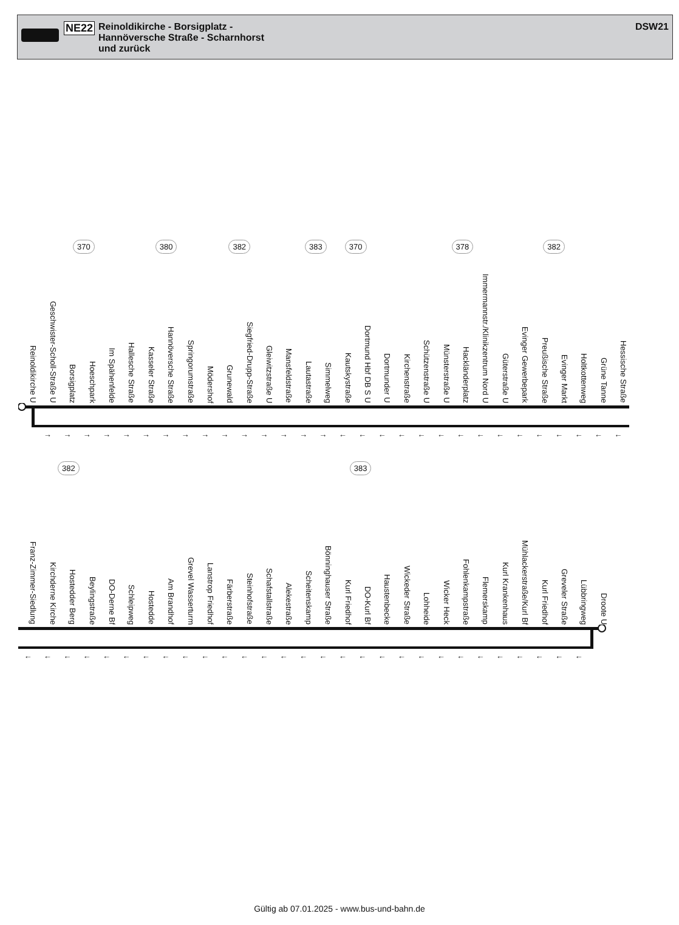NE22
Reinoldikirche - Borsigplatz -
Hannöversche Straße - Scharnhorst
und zurück
DSW21
370 380 382 383 370 378 382
Reinoldikirche U
Geschwister-Scholl-Straße U
Borsigplatz
Hoeschpark
Im Spähenfelde
Hallesche Straße
Kasseler Straße
Hannöversche Straße
Springorumstraße
Mödershof
Grunewald
Siegfried-Drupp-Straße
Gleiwitzstraße U
Mansfeldstraße
Lautastraße
Simmelweg
Kautskystraße
Dortmund Hbf DB S U
Dortmunder U
Kirchenstraße
Schützenstraße U
Münsterstraße U
Hackländerplatz
Immermannstr./Klinikzentrum Nord U
Güterstraße U
Evinger Gewerbepark
Preußische Straße
Evinger Markt
Holtkottenweg
Grüne Tanne
Hessische Straße
→ → → → → → → → → → → → → → → ← ← ← ← ← ← ← ← ← ← ← ← ← ← ←
382 383
Franz-Zimmer-Siedlung
Kirchderne Kirche
Hostedder Berg
Beylingstraße
DO-Derne Bf
Schleipweg
Hostedde
Am Brandhof
Grevel Wasserturm
Lanstrop Friedhof
Färberstraße
Steinhofstraße
Schafstallstraße
Alekestraße
Scheitenskamp
Bönninghauser Straße
Kurl Friedhof
DO-Kurl Bf
Haustenbecke
Wickeder Straße
Lohheide
Wicker Heck
Fohlenkampstraße
Flemerskamp
Kurl Krankenhaus
Mühlackerstraße/Kurl Bf
Kurl Friedhof
Greveler Straße
Lübbringweg
Droote U
← ← ← ← ← ← ← ← ← ← ← ← ← ← ← ← ← ← ← ← ← ← ← ← ← ← ← ← ←
Gültig ab 07.01.2025 - www.bus-und-bahn.de